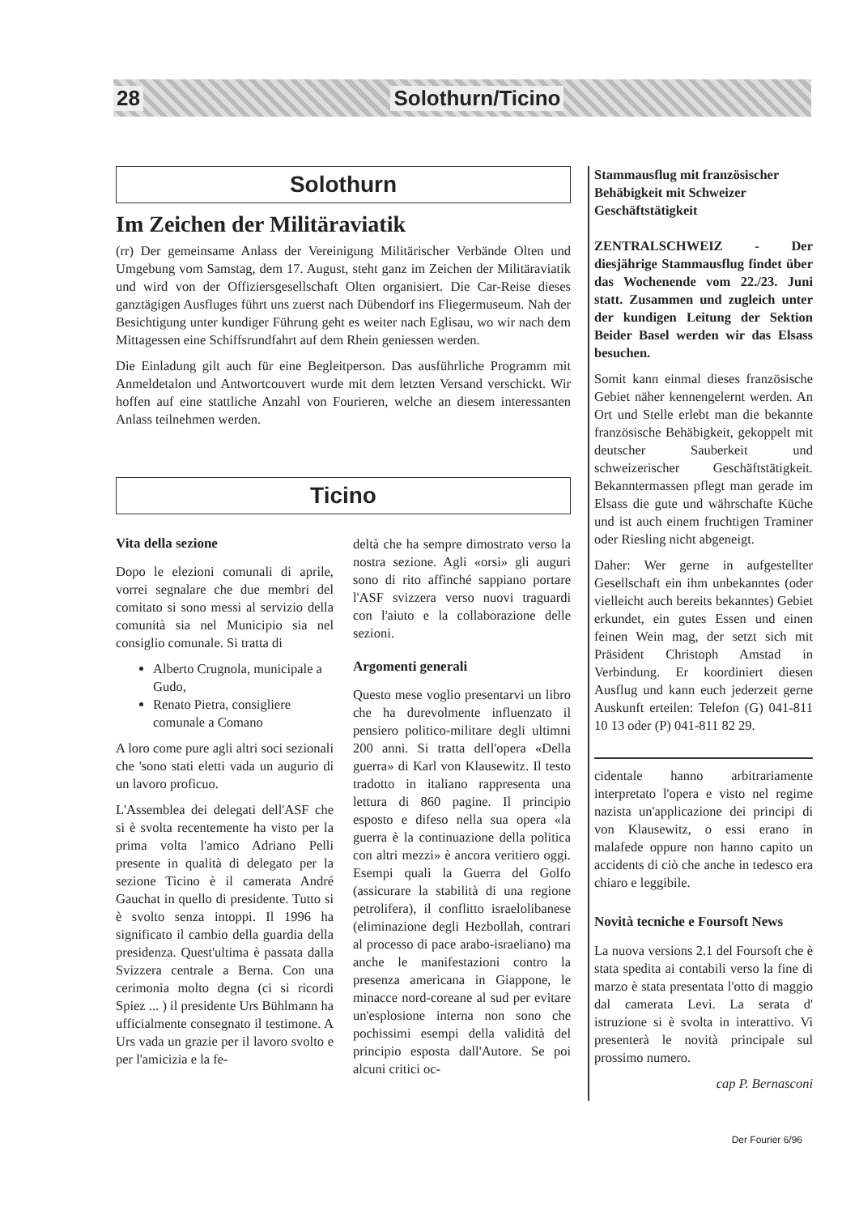28 Solothurn/Ticino
Solothurn
Im Zeichen der Militäraviatik
(rr) Der gemeinsame Anlass der Vereinigung Militärischer Verbände Olten und Umgebung vom Samstag, dem 17. August, steht ganz im Zeichen der Militäraviatik und wird von der Offiziersgesellschaft Olten organisiert. Die Car-Reise dieses ganztägigen Ausfluges führt uns zuerst nach Dübendorf ins Fliegermuseum. Nah der Besichtigung unter kundiger Führung geht es weiter nach Eglisau, wo wir nach dem Mittagessen eine Schiffsrundfahrt auf dem Rhein geniessen werden.
Die Einladung gilt auch für eine Begleitperson. Das ausführliche Programm mit Anmeldetalon und Antwortcouvert wurde mit dem letzten Versand verschickt. Wir hoffen auf eine stattliche Anzahl von Fourieren, welche an diesem interessanten Anlass teilnehmen werden.
Ticino
Vita della sezione
Dopo le elezioni comunali di aprile, vorrei segnalare che due membri del comitato si sono messi al servizio della comunità sia nel Municipio sia nel consiglio comunale. Si tratta di
Alberto Crugnola, municipale a Gudo,
Renato Pietra, consigliere comunale a Comano
A loro come pure agli altri soci sezionali che 'sono stati eletti vada un augurio di un lavoro proficuo.
L'Assemblea dei delegati dell'ASF che si è svolta recentemente ha visto per la prima volta l'amico Adriano Pelli presente in qualità di delegato per la sezione Ticino è il camerata André Gauchat in quello di presidente. Tutto si è svolto senza intoppi. Il 1996 ha significato il cambio della guardia della presidenza. Quest'ultima è passata dalla Svizzera centrale a Berna. Con una cerimonia molto degna (ci si ricordi Spiez ... ) il presidente Urs Bühlmann ha ufficialmente consegnato il testimone. A Urs vada un grazie per il lavoro svolto e per l'amicizia e la fe-
deltà che ha sempre dimostrato verso la nostra sezione. Agli «orsi» gli auguri sono di rito affinché sappiano portare l'ASF svizzera verso nuovi traguardi con l'aiuto e la collaborazione delle sezioni.
Argomenti generali
Questo mese voglio presentarvi un libro che ha durevolmente influenzato il pensiero politico-militare degli ultimni 200 anni. Si tratta dell'opera «Della guerra» di Karl von Klausewitz. Il testo tradotto in italiano rappresenta una lettura di 860 pagine. Il principio esposto e difeso nella sua opera «la guerra è la continuazione della politica con altri mezzi» è ancora veritiero oggi. Esempi quali la Guerra del Golfo (assicurare la stabilità di una regione petrolifera), il conflitto israelolibanese (eliminazione degli Hezbollah, contrari al processo di pace arabo-israeliano) ma anche le manifestazioni contro la presenza americana in Giappone, le minacce nord-coreane al sud per evitare un'esplosione interna non sono che pochissimi esempi della validità del principio esposta dall'Autore. Se poi alcuni critici oc-
Stammausflug mit französischer Behäbigkeit mit Schweizer Geschäftstätigkeit
ZENTRALSCHWEIZ - Der diesjährige Stammausflug findet über das Wochenende vom 22./23. Juni statt. Zusammen und zugleich unter der kundigen Leitung der Sektion Beider Basel werden wir das Elsass besuchen.
Somit kann einmal dieses französische Gebiet näher kennengelernt werden. An Ort und Stelle erlebt man die bekannte französische Behäbigkeit, gekoppelt mit deutscher Sauberkeit und schweizerischer Geschäftstätigkeit. Bekanntermassen pflegt man gerade im Elsass die gute und währschafte Küche und ist auch einem fruchtigen Traminer oder Riesling nicht abgeneigt.
Daher: Wer gerne in aufgestellter Gesellschaft ein ihm unbekanntes (oder vielleicht auch bereits bekanntes) Gebiet erkundet, ein gutes Essen und einen feinen Wein mag, der setzt sich mit Präsident Christoph Amstad in Verbindung. Er koordiniert diesen Ausflug und kann euch jederzeit gerne Auskunft erteilen: Telefon (G) 041-811 10 13 oder (P) 041-811 82 29.
cidentale hanno arbitrariamente interpretato l'opera e visto nel regime nazista un'applicazione dei principi di von Klausewitz, o essi erano in malafede oppure non hanno capito un accidents di ciò che anche in tedesco era chiaro e leggibile.
Novità tecniche e Foursoft News
La nuova versions 2.1 del Foursoft che è stata spedita ai contabili verso la fine di marzo è stata presentata l'otto di maggio dal camerata Levi. La serata d' istruzione si è svolta in interattivo. Vi presenterà le novità principale sul prossimo numero.
cap P. Bernasconi
Der Fourier 6/96